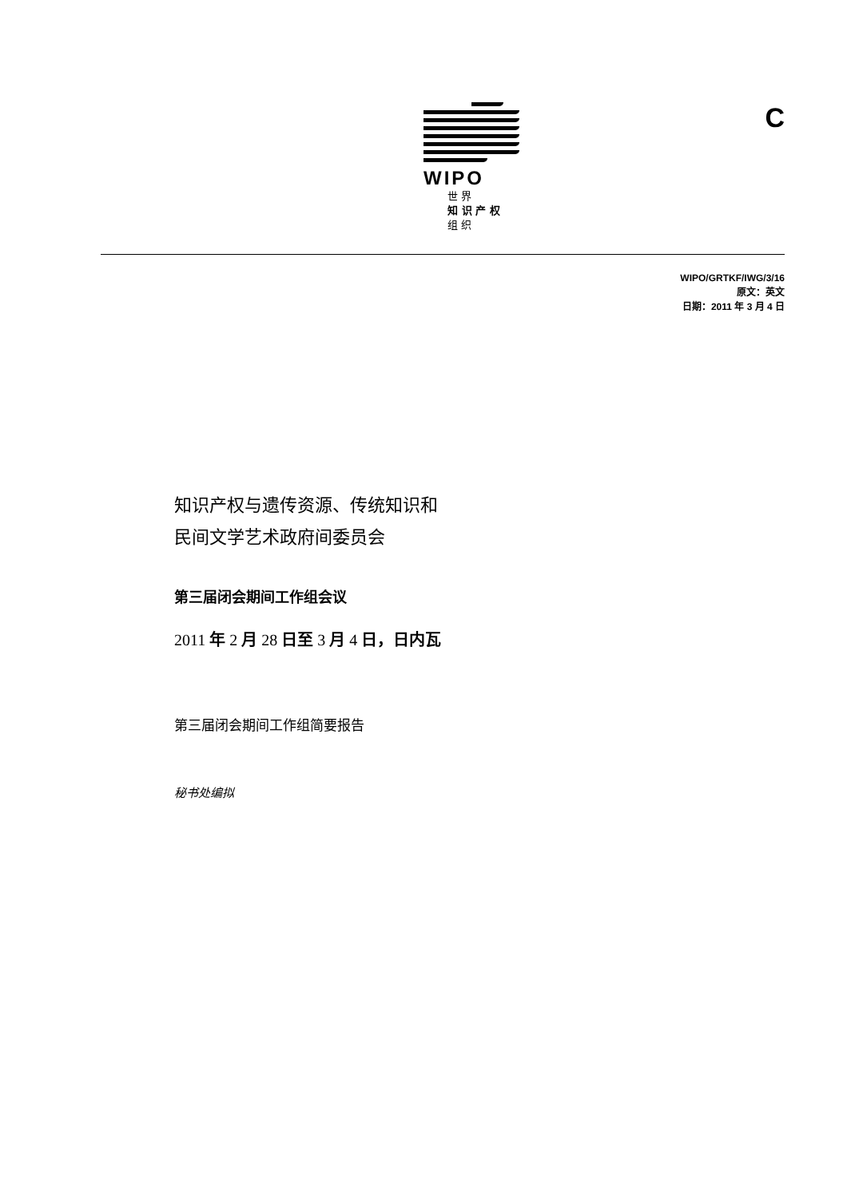WIPO
世 界
知 识 产 权
组 织
C
WIPO/GRTKF/IWG/3/16
原文：英文
日期：2011 年 3 月 4 日
知识产权与遗传资源、传统知识和
民间文学艺术政府间委员会
第三届闭会期间工作组会议
2011 年 2 月 28 日至 3 月 4 日，日内瓦
第三届闭会期间工作组简要报告
秘书处编拟